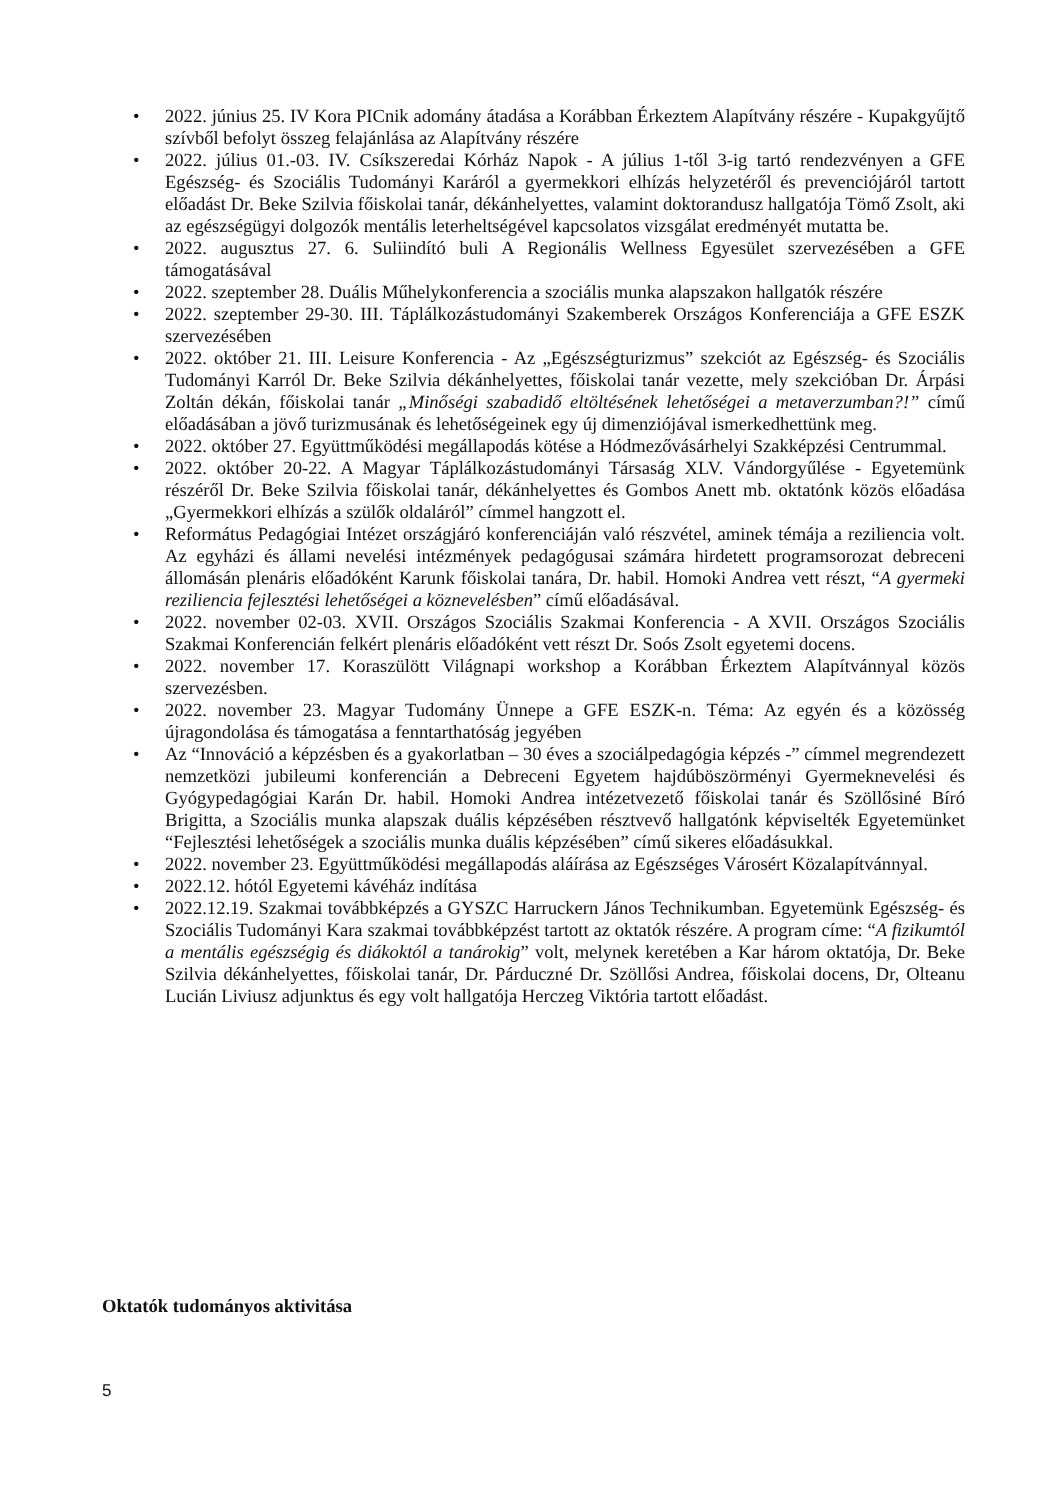• 2022. június 25. IV Kora PICnik adomány átadása a Korábban Érkeztem Alapítvány részére - Kupakgyűjtő szívből befolyt összeg felajánlása az Alapítvány részére
• 2022. július 01.-03. IV. Csíkszeredai Kórház Napok - A július 1-től 3-ig tartó rendezvényen a GFE Egészség- és Szociális Tudományi Karáról a gyermekkori elhízás helyzetéről és prevenciójáról tartott előadást Dr. Beke Szilvia főiskolai tanár, dékánhelyettes, valamint doktorandusz hallgatója Tömő Zsolt, aki az egészségügyi dolgozók mentális leterheltségével kapcsolatos vizsgálat eredményét mutatta be.
• 2022. augusztus 27. 6. Suliindító buli A Regionális Wellness Egyesület szervezésében a GFE támogatásával
• 2022. szeptember 28. Duális Műhelykonferencia a szociális munka alapszakon hallgatók részére
• 2022. szeptember 29-30. III. Táplálkozástudományi Szakemberek Országos Konferenciája a GFE ESZK szervezésében
• 2022. október 21. III. Leisure Konferencia - Az „Egészségturizmus” szekciót az Egészség- és Szociális Tudományi Karról Dr. Beke Szilvia dékánhelyettes, főiskolai tanár vezette, mely szekcióban Dr. Árpási Zoltán dékán, főiskolai tanár „Minőségi szabadidő eltöltésének lehetőségei a metaverzumban?!” című előadásában a jövő turizmusának és lehetőségeinek egy új dimenziójával ismerkedhettünk meg.
• 2022. október 27. Együttműködési megállapodás kötése a Hódmezővásárhelyi Szakképzési Centrummal.
• 2022. október 20-22. A Magyar Táplálkozástudományi Társaság XLV. Vándorgyűlése - Egyetemünk részéről Dr. Beke Szilvia főiskolai tanár, dékánhelyettes és Gombos Anett mb. oktatónk közös előadása „Gyermekkori elhízás a szülők oldaláról” címmel hangzott el.
• Református Pedagógiai Intézet országjáró konferenciáján való részvétel, aminek témája a reziliencia volt. Az egyházi és állami nevelési intézmények pedagógusai számára hirdetett programsorozat debreceni állomásán plenáris előadóként Karunk főiskolai tanára, Dr. habil. Homoki Andrea vett részt, “A gyermeki reziliencia fejlesztési lehetőségei a köznevelésben” című előadásával.
• 2022. november 02-03. XVII. Országos Szociális Szakmai Konferencia - A XVII. Országos Szociális Szakmai Konferencián felkért plenáris előadóként vett részt Dr. Soós Zsolt egyetemi docens.
• 2022. november 17. Koraszülött Világnapi workshop a Korábban Érkeztem Alapítvánnyal közös szervezésben.
• 2022. november 23. Magyar Tudomány Ünnepe a GFE ESZK-n. Téma: Az egyén és a közösség újragondolása és támogatása a fenntarthatóság jegyében
• Az “Innováció a képzésben és a gyakorlatban – 30 éves a szociálpedagógia képzés -” címmel megrendezett nemzetközi jubileumi konferencián a Debreceni Egyetem hajdúböszörményi Gyermeknevelési és Gyógypedagógiai Karán Dr. habil. Homoki Andrea intézetvezető főiskolai tanár és Szöllősiné Bíró Brigitta, a Szociális munka alapszak duális képzésében résztvevő hallgatónk képviselték Egyetemünket “Fejlesztési lehetőségek a szociális munka duális képzésében” című sikeres előadásukkal.
• 2022. november 23. Együttműködési megállapodás aláírása az Egészséges Városért Közalapítvánnyal.
• 2022.12. hótól Egyetemi kávéház indítása
• 2022.12.19. Szakmai továbbképzés a GYSZC Harruckern János Technikumban. Egyetemünk Egészség- és Szociális Tudományi Kara szakmai továbbképzést tartott az oktatók részére. A program címe: “A fizikumtól a mentális egészségig és diákoktól a tanárokig” volt, melynek keretében a Kar három oktatója, Dr. Beke Szilvia dékánhelyettes, főiskolai tanár, Dr. Párduczné Dr. Szöllősi Andrea, főiskolai docens, Dr, Olteanu Lucián Liviusz adjunktus és egy volt hallgatója Herczeg Viktória tartott előadást.
Oktatók tudományos aktivitása
5